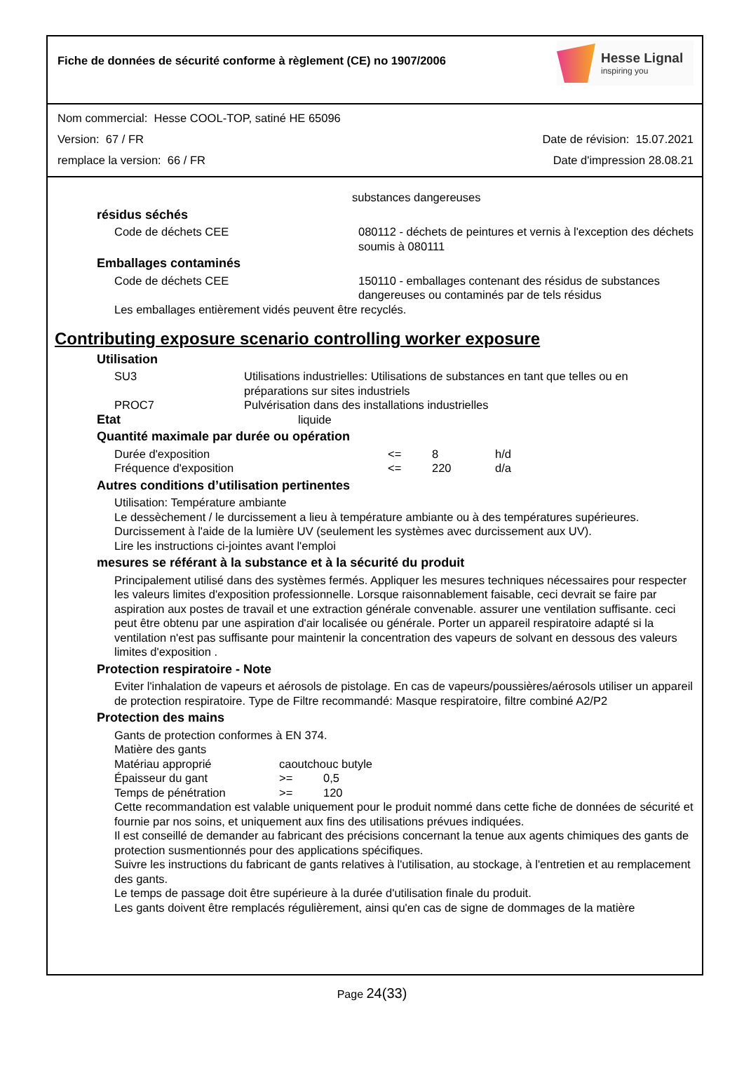Fiche de données de sécurité conforme à règlement (CE) no 1907/2006
Hesse Lignal
inspiring you
Nom commercial: Hesse COOL-TOP, satiné HE 65096
Version: 67 / FR Date de révision: 15.07.2021
remplace la version: 66 / FR Date d'impression 28.08.21
substances dangereuses
résidus séchés
| Code de déchets CEE | 080112 - déchets de peintures et vernis à l'exception des déchets soumis à 080111 |
Emballages contaminés
| Code de déchets CEE | 150110 - emballages contenant des résidus de substances dangereuses ou contaminés par de tels résidus |
Les emballages entièrement vidés peuvent être recyclés.
Contributing exposure scenario controlling worker exposure
Utilisation
| SU3 | Utilisations industrielles: Utilisations de substances en tant que telles ou en préparations sur sites industriels |
| PROC7 | Pulvérisation dans des installations industrielles |
| Etat | liquide |
Quantité maximale par durée ou opération
| Durée d'exposition | <= | 8 | h/d |
| Fréquence d'exposition | <= | 220 | d/a |
Autres conditions d’utilisation pertinentes
Utilisation: Température ambiante
Le dessèchement / le durcissement a lieu à température ambiante ou à des températures supérieures.
Durcissement à l'aide de la lumière UV (seulement les systèmes avec durcissement aux UV).
Lire les instructions ci-jointes avant l'emploi
mesures se référant à la substance et à la sécurité du produit
Principalement utilisé dans des systèmes fermés. Appliquer les mesures techniques nécessaires pour respecter les valeurs limites d'exposition professionnelle. Lorsque raisonnablement faisable, ceci devrait se faire par aspiration aux postes de travail et une extraction générale convenable. assurer une ventilation suffisante. ceci peut être obtenu par une aspiration d'air localisée ou générale. Porter un appareil respiratoire adapté si la ventilation n'est pas suffisante pour maintenir la concentration des vapeurs de solvant en dessous des valeurs limites d'exposition .
Protection respiratoire - Note
Eviter l'inhalation de vapeurs et aérosols de pistolage. En cas de vapeurs/poussières/aérosols utiliser un appareil de protection respiratoire. Type de Filtre recommandé: Masque respiratoire, filtre combiné A2/P2
Protection des mains
Gants de protection conformes à EN 374.
Matière des gants
| Matériau approprié | caoutchouc butyle | |
| Épaisseur du gant | >= | 0,5 |
| Temps de pénétration | >= | 120 |
Cette recommandation est valable uniquement pour le produit nommé dans cette fiche de données de sécurité et fournie par nos soins, et uniquement aux fins des utilisations prévues indiquées.
Il est conseillé de demander au fabricant des précisions concernant la tenue aux agents chimiques des gants de protection susmentionnés pour des applications spécifiques.
Suivre les instructions du fabricant de gants relatives à l'utilisation, au stockage, à l'entretien et au remplacement des gants.
Le temps de passage doit être supérieure à la durée d'utilisation finale du produit.
Les gants doivent être remplacés régulièrement, ainsi qu'en cas de signe de dommages de la matière
Page 24(33)